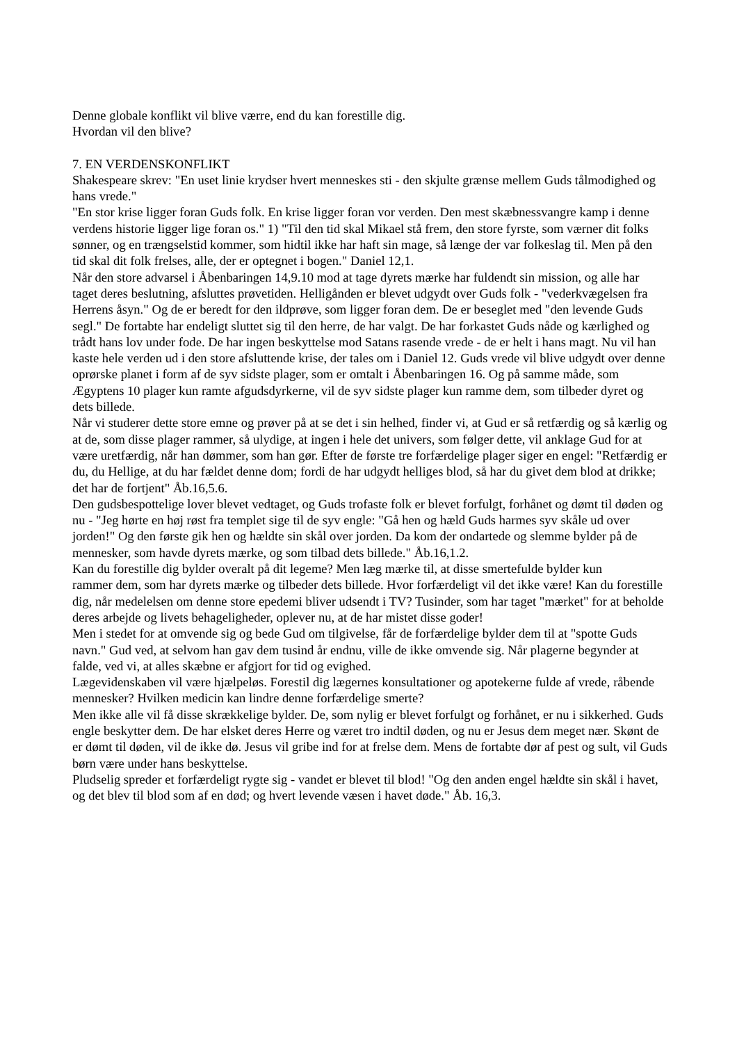Denne globale konflikt vil blive værre, end du kan forestille dig.
Hvordan vil den blive?
7. EN VERDENSKONFLIKT
Shakespeare skrev: "En uset linie krydser hvert menneskes sti - den skjulte grænse mellem Guds tålmodighed og hans vrede."
"En stor krise ligger foran Guds folk. En krise ligger foran vor verden. Den mest skæbnessvangre kamp i denne verdens historie ligger lige foran os." 1) "Til den tid skal Mikael stå frem, den store fyrste, som værner dit folks sønner, og en trængselstid kommer, som hidtil ikke har haft sin mage, så længe der var folkeslag til. Men på den tid skal dit folk frelses, alle, der er optegnet i bogen." Daniel 12,1.
Når den store advarsel i Åbenbaringen 14,9.10 mod at tage dyrets mærke har fuldendt sin mission, og alle har taget deres beslutning, afsluttes prøvetiden. Helligånden er blevet udgydt over Guds folk - "vederkvægelsen fra Herrens åsyn." Og de er beredt for den ildprøve, som ligger foran dem. De er beseglet med "den levende Guds segl." De fortabte har endeligt sluttet sig til den herre, de har valgt. De har forkastet Guds nåde og kærlighed og trådt hans lov under fode. De har ingen beskyttelse mod Satans rasende vrede - de er helt i hans magt. Nu vil han kaste hele verden ud i den store afsluttende krise, der tales om i Daniel 12. Guds vrede vil blive udgydt over denne oprørske planet i form af de syv sidste plager, som er omtalt i Åbenbaringen 16. Og på samme måde, som Ægyptens 10 plager kun ramte afgudsdyrkerne, vil de syv sidste plager kun ramme dem, som tilbeder dyret og dets billede.
Når vi studerer dette store emne og prøver på at se det i sin helhed, finder vi, at Gud er så retfærdig og så kærlig og at de, som disse plager rammer, så ulydige, at ingen i hele det univers, som følger dette, vil anklage Gud for at være uretfærdig, når han dømmer, som han gør. Efter de første tre forfærdelige plager siger en engel: "Retfærdig er du, du Hellige, at du har fældet denne dom; fordi de har udgydt helliges blod, så har du givet dem blod at drikke; det har de fortjent" Åb.16,5.6.
Den gudsbespottelige lover blevet vedtaget, og Guds trofaste folk er blevet forfulgt, forhånet og dømt til døden og nu - "Jeg hørte en høj røst fra templet sige til de syv engle: "Gå hen og hæld Guds harmes syv skåle ud over jorden!" Og den første gik hen og hældte sin skål over jorden. Da kom der ondartede og slemme bylder på de mennesker, som havde dyrets mærke, og som tilbad dets billede." Åb.16,1.2.
Kan du forestille dig bylder overalt på dit legeme? Men læg mærke til, at disse smertefulde bylder kun
rammer dem, som har dyrets mærke og tilbeder dets billede. Hvor forfærdeligt vil det ikke være! Kan du forestille dig, når medelelsen om denne store epedemi bliver udsendt i TV? Tusinder, som har taget "mærket" for at beholde deres arbejde og livets behageligheder, oplever nu, at de har mistet disse goder!
Men i stedet for at omvende sig og bede Gud om tilgivelse, får de forfærdelige bylder dem til at "spotte Guds navn." Gud ved, at selvom han gav dem tusind år endnu, ville de ikke omvende sig. Når plagerne begynder at falde, ved vi, at alles skæbne er afgjort for tid og evighed.
Lægevidenskaben vil være hjælpeløs. Forestil dig lægernes konsultationer og apotekerne fulde af vrede, råbende mennesker? Hvilken medicin kan lindre denne forfærdelige smerte?
Men ikke alle vil få disse skrækkelige bylder. De, som nylig er blevet forfulgt og forhånet, er nu i sikkerhed. Guds engle beskytter dem. De har elsket deres Herre og været tro indtil døden, og nu er Jesus dem meget nær. Skønt de er dømt til døden, vil de ikke dø. Jesus vil gribe ind for at frelse dem. Mens de fortabte dør af pest og sult, vil Guds børn være under hans beskyttelse.
Pludselig spreder et forfærdeligt rygte sig - vandet er blevet til blod! "Og den anden engel hældte sin skål i havet, og det blev til blod som af en død; og hvert levende væsen i havet døde." Åb. 16,3.